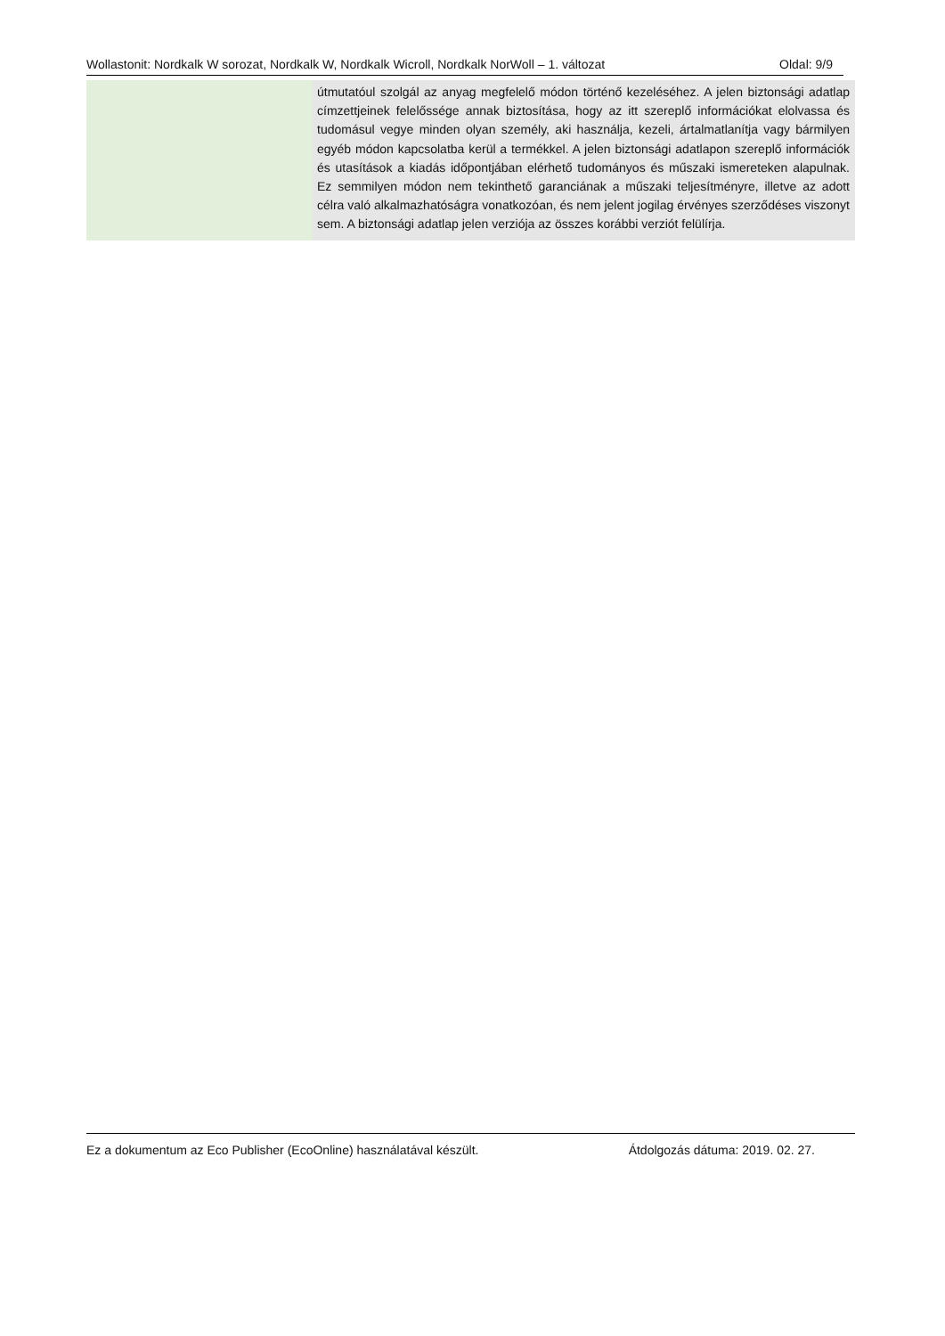Wollastonit: Nordkalk W sorozat, Nordkalk W, Nordkalk Wicroll, Nordkalk NorWoll – 1. változat Oldal: 9/9
| | útmutatóul szolgál az anyag megfelelő módon történő kezeléséhez. A jelen biztonsági adatlap címzettjeinek felelőssége annak biztosítása, hogy az itt szereplő információkat elolvassa és tudomásul vegye minden olyan személy, aki használja, kezeli, ártalmatlanítja vagy bármilyen egyéb módon kapcsolatba kerül a termékkel. A jelen biztonsági adatlapon szereplő információk és utasítások a kiadás időpontjában elérhető tudományos és műszaki ismereteken alapulnak. Ez semmilyen módon nem tekinthető garanciának a műszaki teljesítményre, illetve az adott célra való alkalmazhatóságra vonatkozóan, és nem jelent jogilag érvényes szerződéses viszonyt sem. A biztonsági adatlap jelen verziója az összes korábbi verziót felülírja. |
Ez a dokumentum az Eco Publisher (EcoOnline) használatával készült. Átdolgozás dátuma: 2019. 02. 27.